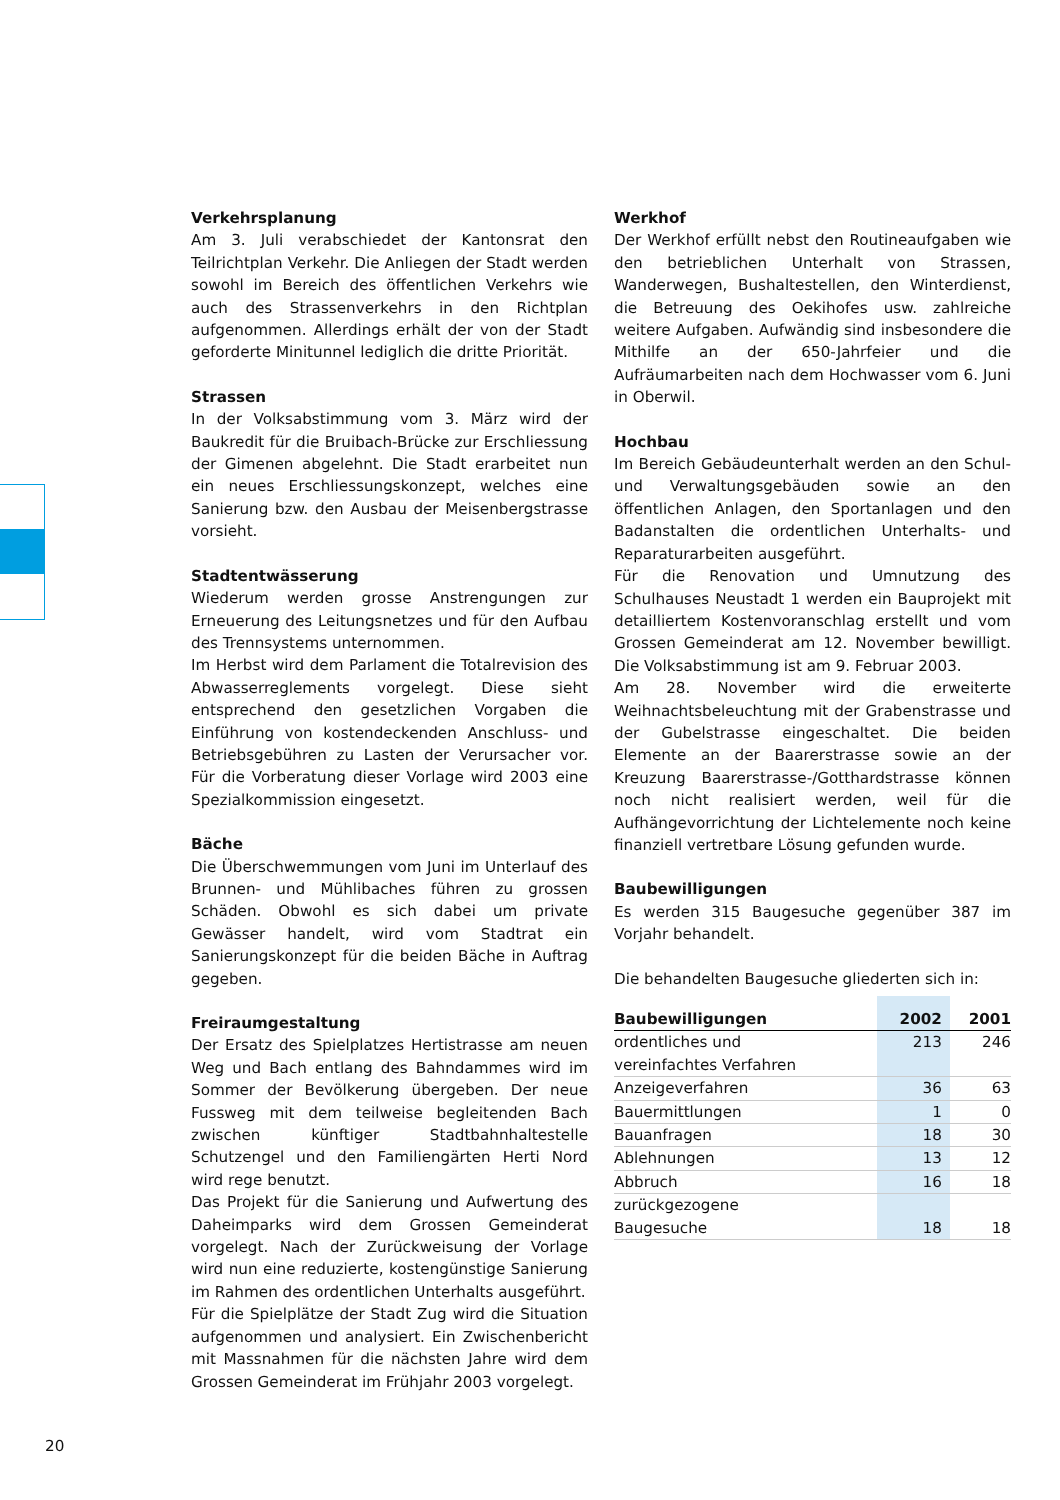Verkehrsplanung
Am 3. Juli verabschiedet der Kantonsrat den Teilrichtplan Verkehr. Die Anliegen der Stadt werden sowohl im Bereich des öffentlichen Verkehrs wie auch des Strassenverkehrs in den Richtplan aufgenommen. Allerdings erhält der von der Stadt geforderte Minitunnel lediglich die dritte Priorität.
Strassen
In der Volksabstimmung vom 3. März wird der Baukredit für die Bruibach-Brücke zur Erschliessung der Gimenen abgelehnt. Die Stadt erarbeitet nun ein neues Erschliessungskonzept, welches eine Sanierung bzw. den Ausbau der Meisenbergstrasse vorsieht.
Stadtentwässerung
Wiederum werden grosse Anstrengungen zur Erneuerung des Leitungsnetzes und für den Aufbau des Trennsystems unternommen.
Im Herbst wird dem Parlament die Totalrevision des Abwasserreglements vorgelegt. Diese sieht entsprechend den gesetzlichen Vorgaben die Einführung von kostendeckenden Anschluss- und Betriebsgebühren zu Lasten der Verursacher vor. Für die Vorberatung dieser Vorlage wird 2003 eine Spezialkommission eingesetzt.
Bäche
Die Überschwemmungen vom Juni im Unterlauf des Brunnen- und Mühlibaches führen zu grossen Schäden. Obwohl es sich dabei um private Gewässer handelt, wird vom Stadtrat ein Sanierungskonzept für die beiden Bäche in Auftrag gegeben.
Freiraumgestaltung
Der Ersatz des Spielplatzes Hertistrasse am neuen Weg und Bach entlang des Bahndammes wird im Sommer der Bevölkerung übergeben. Der neue Fussweg mit dem teilweise begleitenden Bach zwischen künftiger Stadtbahnhaltestelle Schutzengel und den Familiengärten Herti Nord wird rege benutzt.
Das Projekt für die Sanierung und Aufwertung des Daheimparks wird dem Grossen Gemeinderat vorgelegt. Nach der Zurückweisung der Vorlage wird nun eine reduzierte, kostengünstige Sanierung im Rahmen des ordentlichen Unterhalts ausgeführt.
Für die Spielplätze der Stadt Zug wird die Situation aufgenommen und analysiert. Ein Zwischenbericht mit Massnahmen für die nächsten Jahre wird dem Grossen Gemeinderat im Frühjahr 2003 vorgelegt.
Werkhof
Der Werkhof erfüllt nebst den Routineaufgaben wie den betrieblichen Unterhalt von Strassen, Wanderwegen, Bushaltestellen, den Winterdienst, die Betreuung des Oekihofes usw. zahlreiche weitere Aufgaben. Aufwändig sind insbesondere die Mithilfe an der 650-Jahrfeier und die Aufräumarbeiten nach dem Hochwasser vom 6. Juni in Oberwil.
Hochbau
Im Bereich Gebäudeunterhalt werden an den Schul- und Verwaltungsgebäuden sowie an den öffentlichen Anlagen, den Sportanlagen und den Badanstalten die ordentlichen Unterhalts- und Reparaturarbeiten ausgeführt.
Für die Renovation und Umnutzung des Schulhauses Neustadt 1 werden ein Bauprojekt mit detailliertem Kostenvoranschlag erstellt und vom Grossen Gemeinderat am 12. November bewilligt. Die Volksabstimmung ist am 9. Februar 2003.
Am 28. November wird die erweiterte Weihnachtsbeleuchtung mit der Grabenstrasse und der Gubelstrasse eingeschaltet. Die beiden Elemente an der Baarerstrasse sowie an der Kreuzung Baarerstrasse-/Gotthardstrasse können noch nicht realisiert werden, weil für die Aufhängevorrichtung der Lichtelemente noch keine finanziell vertretbare Lösung gefunden wurde.
Baubewilligungen
Es werden 315 Baugesuche gegenüber 387 im Vorjahr behandelt.
Die behandelten Baugesuche gliederten sich in:
| Baubewilligungen | 2002 | 2001 |
| --- | --- | --- |
| ordentliches und vereinfachtes Verfahren | 213 | 246 |
| Anzeigeverfahren | 36 | 63 |
| Bauermittlungen | 1 | 0 |
| Bauanfragen | 18 | 30 |
| Ablehnungen | 13 | 12 |
| Abbruch | 16 | 18 |
| zurückgezogene Baugesuche | 18 | 18 |
20